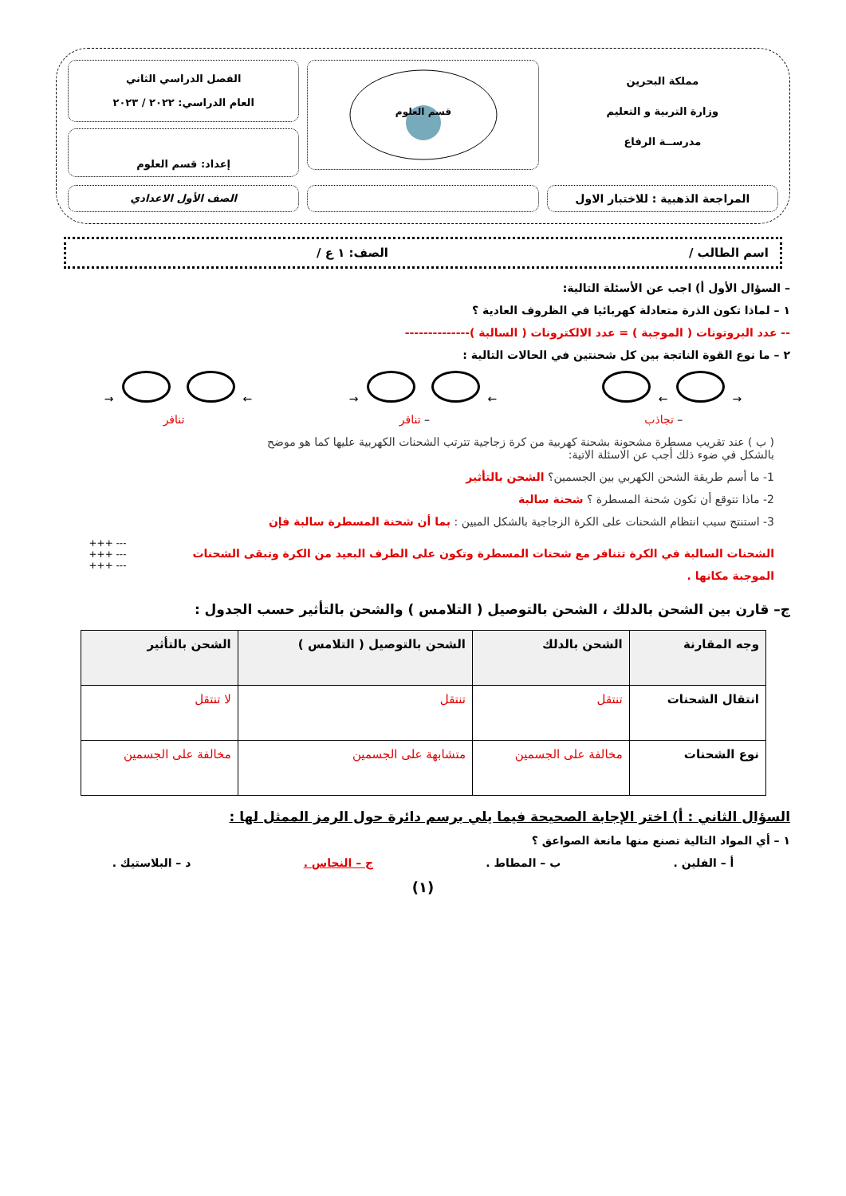مملكة البحرين
وزارة التربية و التعليم
مدرســة الرفاع
قسم العلوم
الفصل الدراسي الثاني
العام الدراسي: ٢٠٢٢ / ٢٠٢٣
إعداد: قسم العلوم
المراجعة الذهبية : للاختبار الاول
الصف الأول الاعدادي
اسم الطالب / الصف: ١ ع /
– السؤال الأول أ) اجب عن الأسئلة التالية:
١ – لماذا تكون الذرة متعادلة كهربائيا في الظروف العادية ؟
-- عدد البروتونات ( الموجبة ) = عدد الالكترونات ( السالبة )--------------
٢ – ما نوع القوة الناتجة بين كل شحنتين في الحالات التالية :
→ ← ← → ← →
– تجاذب – تنافر تنافر
( ب ) عند تقريب مسطرة مشحونة بشحنة كهربية من كرة زجاجية تترتب الشحنات الكهربية عليها كما هو موضح بالشكل في ضوء ذلك أجب عن الاسئلة الاتية:
1- ما أسم طريقة الشحن الكهربي بين الجسمين؟ الشحن بالتأثير
2- ماذا تتوقع أن تكون شحنة المسطرة ؟ شحنة سالبة
3- استنتج سبب انتظام الشحنات على الكرة الزجاجية بالشكل المبين : بما أن شحنة المسطرة سالبة فإن
الشحنات السالبة في الكرة تتنافر مع شحنات المسطرة وتكون على الطرف البعيد من الكرة وتبقى الشحنات
الموجبة مكانها .
--- +++
--- +++
--- +++
ج– قارن بين الشحن بالدلك ، الشحن بالتوصيل ( التلامس ) والشحن بالتأثير حسب الجدول :
| وجه المقارنة | الشحن بالدلك | الشحن بالتوصيل ( التلامس ) | الشحن بالتأثير |
| --- | --- | --- | --- |
| انتقال الشحنات | تنتقل | تنتقل | لا تنتقل |
| نوع الشحنات | مخالفة على الجسمين | متشابهة على الجسمين | مخالفة على الجسمين |
السؤال الثاني : أ) اختر الإجابة الصحيحة فيما يلي برسم دائرة حول الرمز الممثل لها :
١ – أي المواد التالية تصنع منها مانعة الصواعق ؟
أ – الفلين . ب – المطاط . ج – النحاس . د – البلاستيك .
(١)